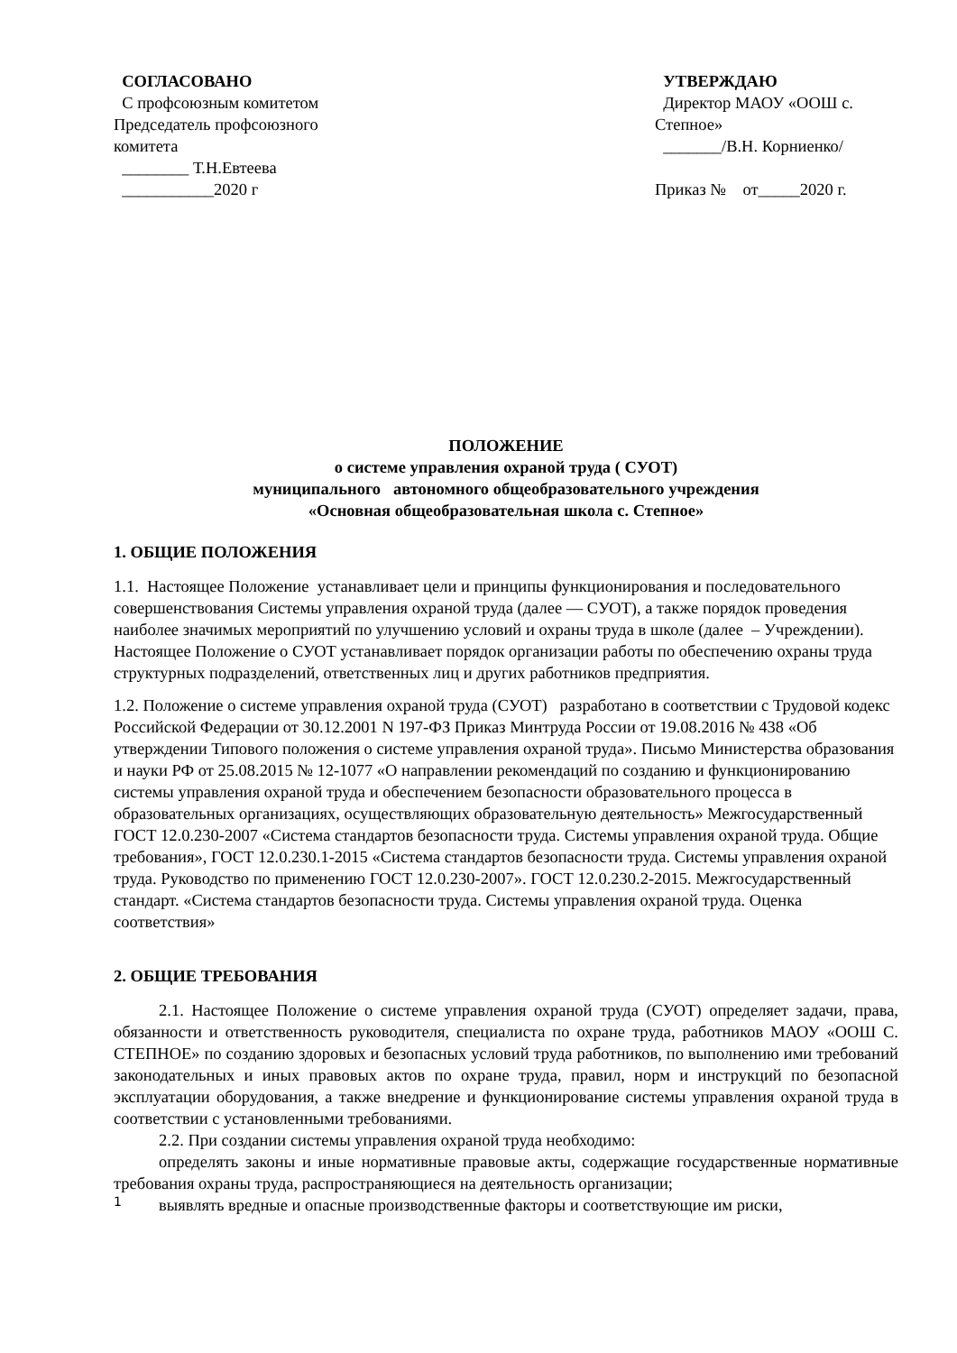СОГЛАСОВАНО
С профсоюзным комитетом
Председатель профсоюзного
комитета
________ Т.Н.Евтеева
___________2020 г
УТВЕРЖДАЮ
Директор МАОУ «ООШ с. Степное»
_______/В.Н. Корниенко/
Приказ № от_____2020 г.
ПОЛОЖЕНИЕ
о системе управления охраной труда ( СУОТ)
муниципального автономного общеобразовательного учреждения
«Основная общеобразовательная школа с. Степное»
1. ОБЩИЕ ПОЛОЖЕНИЯ
1.1. Настоящее Положение устанавливает цели и принципы функционирования и последовательного совершенствования Системы управления охраной труда (далее — СУОТ), а также порядок проведения наиболее значимых мероприятий по улучшению условий и охраны труда в школе (далее – Учреждении). Настоящее Положение о СУОТ устанавливает порядок организации работы по обеспечению охраны труда структурных подразделений, ответственных лиц и других работников предприятия.
1.2. Положение о системе управления охраной труда (СУОТ) разработано в соответствии с Трудовой кодекс Российской Федерации от 30.12.2001 N 197-ФЗ Приказ Минтруда России от 19.08.2016 № 438 «Об утверждении Типового положения о системе управления охраной труда». Письмо Министерства образования и науки РФ от 25.08.2015 № 12-1077 «О направлении рекомендаций по созданию и функционированию системы управления охраной труда и обеспечением безопасности образовательного процесса в образовательных организациях, осуществляющих образовательную деятельность» Межгосударственный ГОСТ 12.0.230-2007 «Система стандартов безопасности труда. Системы управления охраной труда. Общие требования», ГОСТ 12.0.230.1-2015 «Система стандартов безопасности труда. Системы управления охраной труда. Руководство по применению ГОСТ 12.0.230-2007». ГОСТ 12.0.230.2-2015. Межгосударственный стандарт. «Система стандартов безопасности труда. Системы управления охраной труда. Оценка соответствия»
2. ОБЩИЕ ТРЕБОВАНИЯ
2.1. Настоящее Положение о системе управления охраной труда (СУОТ) определяет задачи, права, обязанности и ответственность руководителя, специалиста по охране труда, работников МАОУ «ООШ С. СТЕПНОЕ» по созданию здоровых и безопасных условий труда работников, по выполнению ими требований законодательных и иных правовых актов по охране труда, правил, норм и инструкций по безопасной эксплуатации оборудования, а также внедрение и функционирование системы управления охраной труда в соответствии с установленными требованиями.
2.2. При создании системы управления охраной труда необходимо:
определять законы и иные нормативные правовые акты, содержащие государственные нормативные требования охраны труда, распространяющиеся на деятельность организации;
выявлять вредные и опасные производственные факторы и соответствующие им риски,
1